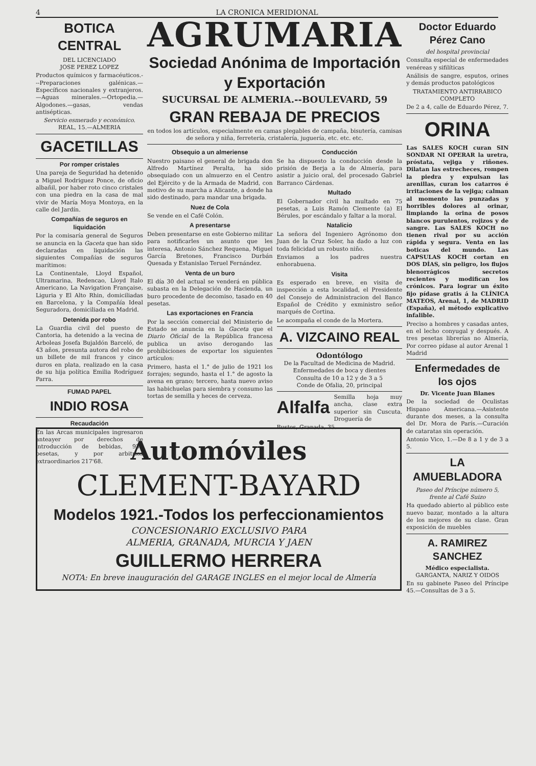4 LA CRONICA MERIDIONAL
BOTICA CENTRAL
DEL LICENCIADO
JOSE PEREZ LOPEZ
Productos químicos y farmacéuticos.---Preparaciones galénicas.—Específicos nacionales y extranjeros.—Aguas minerales.—Ortopedia.—Algodones.—gasas, vendas antisépticas.
Servicio esmerado y económico.
REAL, 15.—ALMERIA
GACETILLAS
Por romper cristales
Una pareja de Seguridad ha detenido a Miguel Rodriguez Ponce, de oficio albañil, por haber roto cinco cristales con una piedra en la casa de mal vivir de María Moya Montoya, en la calle del Jardín.
Compañías de seguros en liquidación
Por la comisaría general de Seguros se anuncia en la Gaceta que han sido declaradas en liquidación las siguientes Compañías de seguros marítimos:
La Continentale, Lloyd Español, Ultramarina, Redencao, Lloyd Italo Americano, La Navigation Française, Liguria y El Alto Rhin, domiciliadas en Barcelona, y la Compañía Ideal Seguradora, domiciliada en Madrid.
Detenida por robo
La Guardia civil del puesto de Cantoria, ha detenido a la vecina de Arboleas Josefa Bujaldón Barceló, de 43 años, presunta autora del robo de un billete de mil francos y cinco duros en plata, realizado en la casa de su hija política Emilia Rodríguez Parra.
FUMAD PAPEL
INDIO ROSA
Recaudación
En las Arcas municipales ingresaron anteayer por derechos de introducción de bebidas, 938 pesetas, y por arbitrios extraordinarios 217'68.
AGRUMARIA
Sociedad Anónima de Importación y Exportación
SUCURSAL DE ALMERIA.--BOULEVARD, 59
GRAN REBAJA DE PRECIOS
en todos los artículos, especialmente en camas plegables de campaña, bisutería, camisas de señora y niña, ferretería, cristalería, juguería, etc. etc. etc.
Obsequio a un almeriense
Nuestro paisano el general de brigada don Alfredo Martínez Peralta, ha sido obsequiado con un almuerzo en el Centro del Ejército y de la Armada de Madrid, con motivo de su marcha a Alicante, a donde ha sido destinado, para mandar una brigada.
Nuez de Cola
Se vende en el Café Colón.
A presentarse
Deben presentarse en este Gobierno militar para notificarles un asunto que les interesa, Antonio Sánchez Requena, Miguel García Bretones, Francisco Durbán Quesada y Estanislao Teruel Fernández.
Venta de un buro
El día 30 del actual se venderá en pública subasta en la Delegación de Hacienda, un buro procedente de decomiso, tasado en 40 pesetas.
Las exportaciones en Francia
Por la sección comercial del Ministerio de Estado se anuncia en la Gaceta que el Diario Oficial de la República francesa publica un aviso derogando las prohibiciones de exportar los siguientes artículos:
Primero, hasta el 1.° de julio de 1921 los forrajes; segundo, hasta el 1.° de agosto la avena en grano; tercero, hasta nuevo aviso las habichuelas para siembra y consumo las tortas de semilla y heces de cerveza.
Conducción
Se ha dispuesto la conducción desde la prisión de Berja a la de Almería, para asistir a juicio oral, del procesado Gabriel Barranco Cárdenas.
Multado
El Gobernador civil ha multado en 75 pesetas, a Luis Ramón Clemente (a) El Bérules, por escándalo y faltar a la moral.
Natalicio
La señora del Ingeniero Agrónomo don Juan de la Cruz Soler, ha dado a luz con toda felicidad un robusto niño.
Enviamos a los padres nuestra enhorabuena.
Visita
Es esperado en breve, en visita de inspección a esta localidad, el Presidente del Consejo de Administracion del Banco Español de Crédito y exministro señor marqués de Cortina.
Le acompaña el conde de la Mortera.
A. VIZCAINO REAL
Odontólogo
De la Facultad de Medicina de Madrid.
Enfermedades de boca y dientes
Consulta de 10 a 12 y de 3 a 5
Conde de Ofalia, 20, principal
Alfalfa
Semilla hoja muy ancha, clase extra superior sin Cuscuta. Droguería de
Bustos, Granada, 35.
Doctor Eduardo Pérez Cano
del hospital provincial
Consulta especial de enfermedades venéreas y sifilíticas
Análisis de sangre, esputos, orines y demás productos patológicos
TRATAMIENTO ANTIRRABICO COMPLETO
De 2 a 4, calle de Eduardo Pérez, 7.
ORINA
Las SALES KOCH curan SIN SONDAR NI OPERAR la uretra, próstata, vejiga y riñones. Dilatan las estrecheces, rompen la piedra y expulsan las arenillas, curan los catarros é irritaciones de la vejiga; calman al momento las punzadas y horribles dolores al orinar, limpiando la orina de posos blancos purulentos, rojizos y de sangre. Las SALES KOCH no tienen rival por su acción rápida y segura. Venta en las boticas del mundo. Las CAPSULAS KOCH cortan en DOS DÍAS, sin peligro, los flujos blenorrágicos secretos recientes y modifican los crónicos. Para lograr un éxito fijo pídase gratis á la CLÍNICA MATEOS, Arenal, 1, de MADRID (España), el método explicativo infalible.
Preciso a hombres y casadas antes, en el lecho conyugal y después. A tres pesetas librerías no Almería, Por correo pídase al autor Arenal 1 Madrid
Enfermedades de los ojos
Dr. Vicente Juan Blanes
De la sociedad de Oculistas Hispano Americana.—Asistente durante dos meses, a la consulta del Dr. Mora de París.—Curación de cataratas sin operación.
Antonio Vico, 1.—De 8 a 1 y de 3 a 5.
LA AMUEBLADORA
Paseo del Príncipe número 5, frente al Café Suizo
Ha quedado abierto al público este nuevo bazar, montado a la altura de los mejores de su clase. Gran exposición de muebles
A. RAMIREZ SANCHEZ
Médico especialista.
GARGANTA, NARIZ Y OIDOS
En su gabinete Paseo del Príncipe 45.—Consultas de 3 a 5.
Automóviles
CLEMENT-BAYARD
Modelos 1921.-Todos los perfeccionamientos
CONCESIONARIO EXCLUSIVO PARA
ALMERIA, GRANADA, MURCIA Y JAEN
GUILLERMO HERRERA
NOTA: En breve inauguración del GARAGE INGLES en el mejor local de Almería